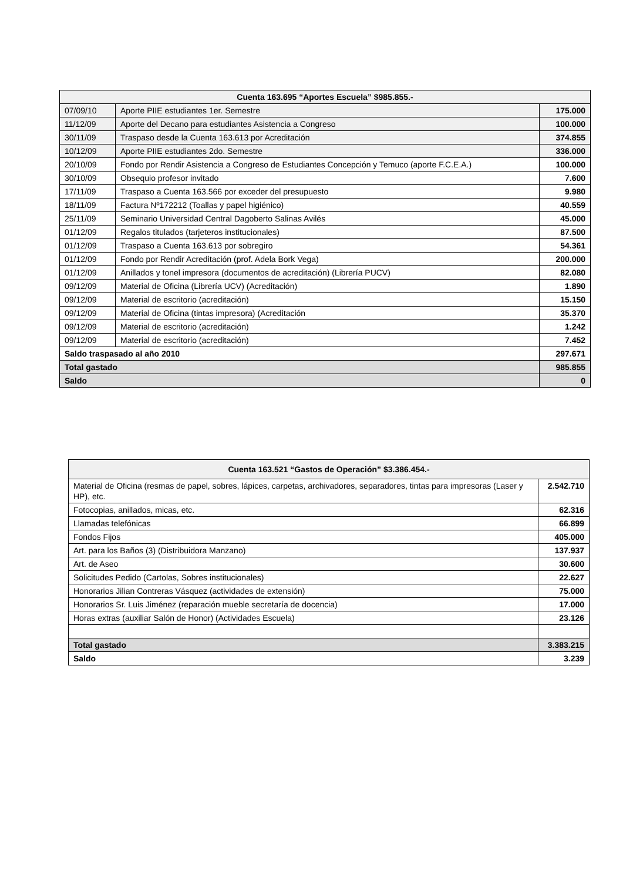| Cuenta 163.695 “Aportes Escuela” $985.855.- | | |
| --- | --- | --- |
| 07/09/10 | Aporte PIIE estudiantes 1er. Semestre | 175.000 |
| 11/12/09 | Aporte del Decano para estudiantes Asistencia a Congreso | 100.000 |
| 30/11/09 | Traspaso desde la Cuenta 163.613 por Acreditación | 374.855 |
| 10/12/09 | Aporte PIIE estudiantes 2do. Semestre | 336.000 |
| 20/10/09 | Fondo por Rendir Asistencia a Congreso de Estudiantes Concepción y Temuco (aporte F.C.E.A.) | 100.000 |
| 30/10/09 | Obsequio profesor invitado | 7.600 |
| 17/11/09 | Traspaso a Cuenta 163.566 por exceder del presupuesto | 9.980 |
| 18/11/09 | Factura Nº172212 (Toallas y papel higiénico) | 40.559 |
| 25/11/09 | Seminario Universidad Central Dagoberto Salinas Avilés | 45.000 |
| 01/12/09 | Regalos titulados (tarjeteros institucionales) | 87.500 |
| 01/12/09 | Traspaso a Cuenta 163.613 por sobregiro | 54.361 |
| 01/12/09 | Fondo por Rendir Acreditación (prof. Adela Bork Vega) | 200.000 |
| 01/12/09 | Anillados y tonel impresora (documentos de acreditación) (Librería PUCV) | 82.080 |
| 09/12/09 | Material de Oficina (Librería UCV) (Acreditación) | 1.890 |
| 09/12/09 | Material de escritorio (acreditación) | 15.150 |
| 09/12/09 | Material de Oficina (tintas impresora) (Acreditación | 35.370 |
| 09/12/09 | Material de escritorio (acreditación) | 1.242 |
| 09/12/09 | Material de escritorio (acreditación) | 7.452 |
| Saldo traspasado al año 2010 | | 297.671 |
| Total gastado | | 985.855 |
| Saldo | | 0 |
| Cuenta 163.521 “Gastos de Operación” $3.386.454.- | |
| --- | --- |
| Material de Oficina (resmas de papel, sobres, lápices, carpetas, archivadores, separadores, tintas para impresoras (Laser y HP), etc. | 2.542.710 |
| Fotocopias, anillados, micas, etc. | 62.316 |
| Llamadas telefónicas | 66.899 |
| Fondos Fijos | 405.000 |
| Art. para los Baños (3) (Distribuidora Manzano) | 137.937 |
| Art. de Aseo | 30.600 |
| Solicitudes Pedido (Cartolas, Sobres institucionales) | 22.627 |
| Honorarios Jilian Contreras Vásquez (actividades de extensión) | 75.000 |
| Honorarios Sr. Luis Jiménez (reparación mueble secretaría de docencia) | 17.000 |
| Horas extras (auxiliar Salón de Honor) (Actividades Escuela) | 23.126 |
| Total gastado | 3.383.215 |
| Saldo | 3.239 |